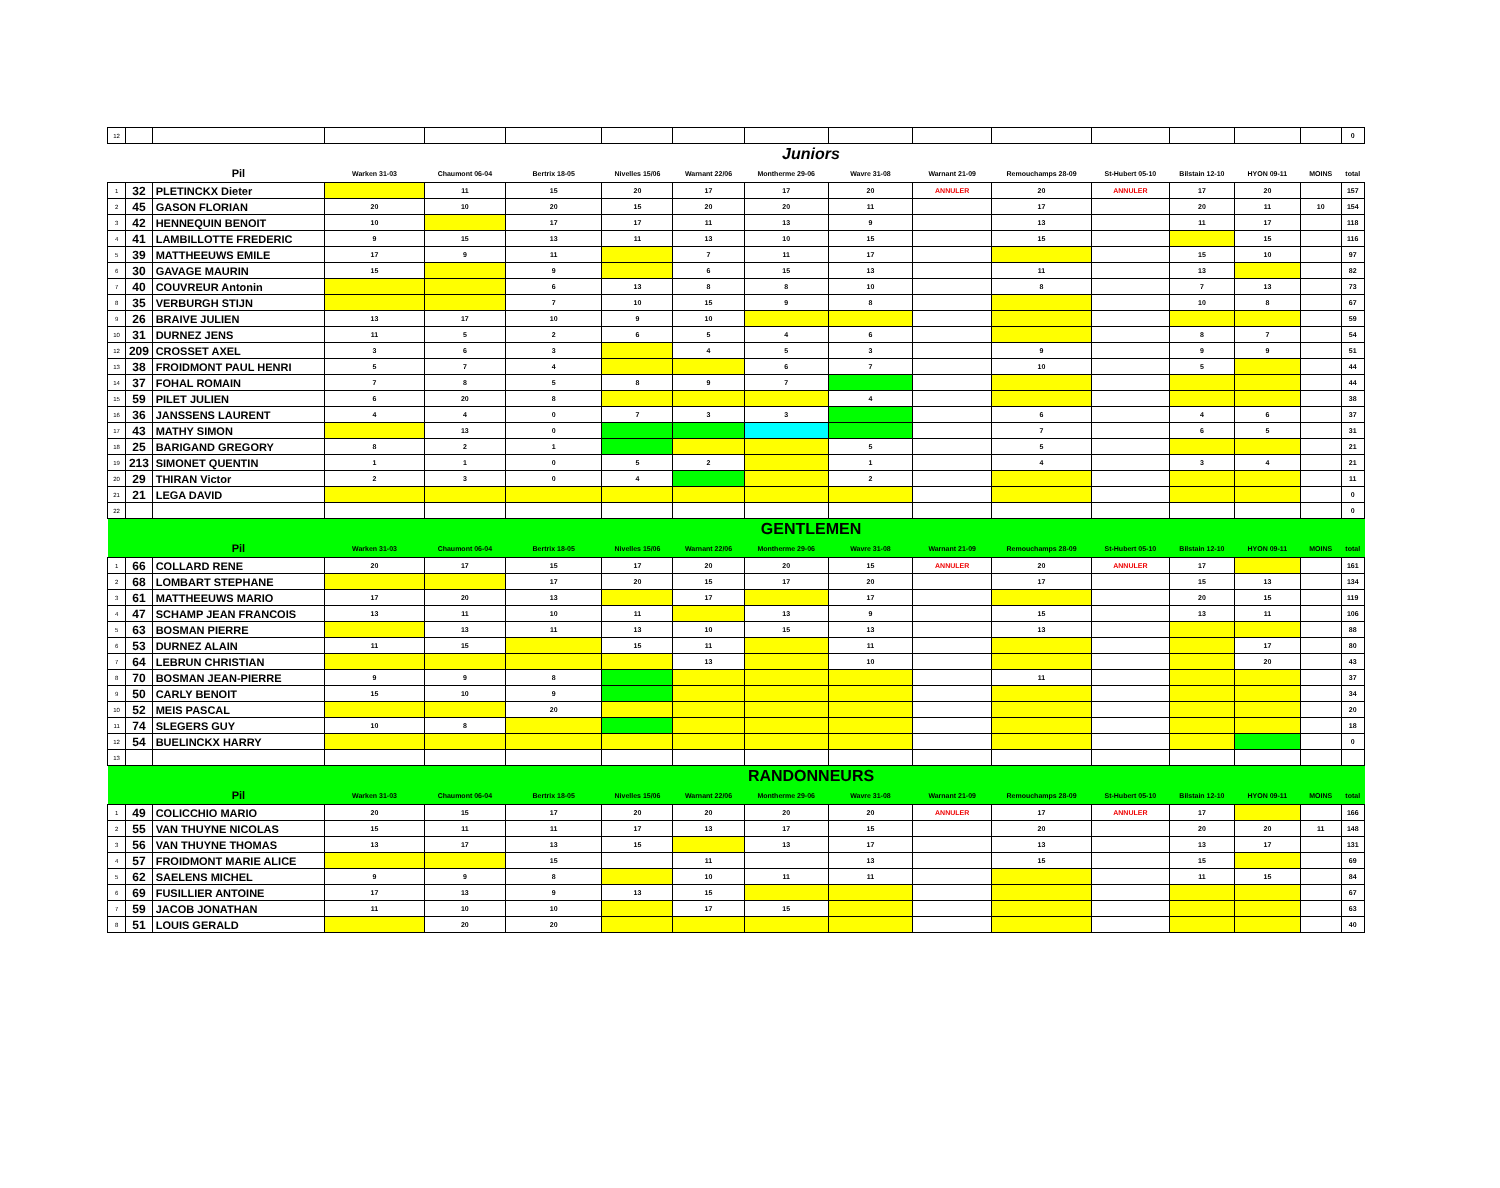| 12 | | | | | | | | | | | | | | | | 0 |
| Juniors | | | | | | | | | | | | | | | | |
| | | Pil | Warken 31-03 | Chaumont 06-04 | Bertrix 18-05 | Nivelles 15/06 | Warnant 22/06 | Montherme 29-06 | Wavre 31-08 | Warnant 21-09 | Remouchamps 28-09 | St-Hubert 05-10 | Bilstain 12-10 | HYON 09-11 | MOINS | total |
| 1 | 32 | PLETINCKX Dieter | | 11 | 15 | 20 | 17 | 17 | 20 | ANNULER | 20 | ANNULER | 17 | 20 | | 157 |
| 2 | 45 | GASON FLORIAN | 20 | 10 | 20 | 15 | 20 | 20 | 11 | | 17 | | 20 | 11 | 10 | 154 |
| 3 | 42 | HENNEQUIN BENOIT | 10 | | 17 | 17 | 11 | 13 | 9 | | 13 | | 11 | 17 | | 118 |
| 4 | 41 | LAMBILLOTTE FREDERIC | 9 | 15 | 13 | 11 | 13 | 10 | 15 | | 15 | | | 15 | | 116 |
| 5 | 39 | MATTHEEUWS EMILE | 17 | 9 | 11 | | 7 | 11 | 17 | | | | 15 | 10 | | 97 |
| 6 | 30 | GAVAGE MAURIN | 15 | | 9 | | 6 | 15 | 13 | | 11 | | 13 | | | 82 |
| 7 | 40 | COUVREUR Antonin | | | 6 | 13 | 8 | 8 | 10 | | 8 | | 7 | 13 | | 73 |
| 8 | 35 | VERBURGH STIJN | | | 7 | 10 | 15 | 9 | 8 | | | | 10 | 8 | | 67 |
| 9 | 26 | BRAIVE JULIEN | 13 | 17 | 10 | 9 | 10 | | | | | | | | | 59 |
| 10 | 31 | DURNEZ JENS | 11 | 5 | 2 | 6 | 5 | 4 | 6 | | | | 8 | 7 | | 54 |
| 12 | 209 | CROSSET AXEL | 3 | 6 | 3 | | 4 | 5 | 3 | | 9 | | 9 | 9 | | 51 |
| 13 | 38 | FROIDMONT PAUL HENRI | 5 | 7 | 4 | | | 6 | 7 | | 10 | | 5 | | | 44 |
| 14 | 37 | FOHAL ROMAIN | 7 | 8 | 5 | 8 | 9 | 7 | | | | | | | | 44 |
| 15 | 59 | PILET JULIEN | 6 | 20 | 8 | | | | 4 | | | | | | | 38 |
| 16 | 36 | JANSSENS LAURENT | 4 | 4 | 0 | 7 | 3 | 3 | | | 6 | | 4 | 6 | | 37 |
| 17 | 43 | MATHY SIMON | | 13 | 0 | | | | | | 7 | | 6 | 5 | | 31 |
| 18 | 25 | BARIGAND GREGORY | 8 | 2 | 1 | | | | 5 | | 5 | | | | | 21 |
| 19 | 213 | SIMONET QUENTIN | 1 | 1 | 0 | 5 | 2 | | 1 | | 4 | | 3 | 4 | | 21 |
| 20 | 29 | THIRAN Victor | 2 | 3 | 0 | 4 | | | 2 | | | | | | | 11 |
| 21 | 21 | LEGA DAVID | | | | | | | | | | | | | | 0 |
| 22 | | | | | | | | | | | | | | | | 0 |
| GENTLEMEN | | | | | | | | | | | | | | | | |
| | | Pil | Warken 31-03 | Chaumont 06-04 | Bertrix 18-05 | Nivelles 15/06 | Warnant 22/06 | Montherme 29-06 | Wavre 31-08 | Warnant 21-09 | Remouchamps 28-09 | St-Hubert 05-10 | Bilstain 12-10 | HYON 09-11 | MOINS | total |
| 1 | 66 | COLLARD RENE | 20 | 17 | 15 | 17 | 20 | 20 | 15 | ANNULER | 20 | ANNULER | 17 | | | 161 |
| 2 | 68 | LOMBART STEPHANE | | | 17 | 20 | 15 | 17 | 20 | | 17 | | 15 | 13 | | 134 |
| 3 | 61 | MATTHEEUWS MARIO | 17 | 20 | 13 | | 17 | | 17 | | | | 20 | 15 | | 119 |
| 4 | 47 | SCHAMP JEAN FRANCOIS | 13 | 11 | 10 | 11 | | 13 | 9 | | 15 | | 13 | 11 | | 106 |
| 5 | 63 | BOSMAN PIERRE | | 13 | 11 | 13 | 10 | 15 | 13 | | 13 | | | | | 88 |
| 6 | 53 | DURNEZ ALAIN | 11 | 15 | | 15 | 11 | | 11 | | | | | 17 | | 80 |
| 7 | 64 | LEBRUN CHRISTIAN | | | | | 13 | | 10 | | | | | 20 | | 43 |
| 8 | 70 | BOSMAN JEAN-PIERRE | 9 | 9 | 8 | | | | | | 11 | | | | | 37 |
| 9 | 50 | CARLY BENOIT | 15 | 10 | 9 | | | | | | | | | | | 34 |
| 10 | 52 | MEIS PASCAL | | | 20 | | | | | | | | | | | 20 |
| 11 | 74 | SLEGERS GUY | 10 | 8 | | | | | | | | | | | | 18 |
| 12 | 54 | BUELINCKX HARRY | | | | | | | | | | | | | | 0 |
| 13 | | | | | | | | | | | | | | | | |
| RANDONNEURS | | | | | | | | | | | | | | | | |
| | | Pil | Warken 31-03 | Chaumont 06-04 | Bertrix 18-05 | Nivelles 15/06 | Warnant 22/06 | Montherme 29-06 | Wavre 31-08 | Warnant 21-09 | Remouchamps 28-09 | St-Hubert 05-10 | Bilstain 12-10 | HYON 09-11 | MOINS | total |
| 1 | 49 | COLICCHIO MARIO | 20 | 15 | 17 | 20 | 20 | 20 | 20 | ANNULER | 17 | ANNULER | 17 | | | 166 |
| 2 | 55 | VAN THUYNE NICOLAS | 15 | 11 | 11 | 17 | 13 | 17 | 15 | | 20 | | 20 | 20 | 11 | 148 |
| 3 | 56 | VAN THUYNE THOMAS | 13 | 17 | 13 | 15 | | 13 | 17 | | 13 | | 13 | 17 | | 131 |
| 4 | 57 | FROIDMONT MARIE ALICE | | | 15 | | 11 | | 13 | | 15 | | 15 | | | 69 |
| 5 | 62 | SAELENS MICHEL | 9 | 9 | 8 | | 10 | 11 | 11 | | | | 11 | 15 | | 84 |
| 6 | 69 | FUSILLIER ANTOINE | 17 | 13 | 9 | 13 | 15 | | | | | | | | | 67 |
| 7 | 59 | JACOB JONATHAN | 11 | 10 | 10 | | 17 | 15 | | | | | | | | 63 |
| 8 | 51 | LOUIS GERALD | | 20 | 20 | | | | | | | | | | | 40 |